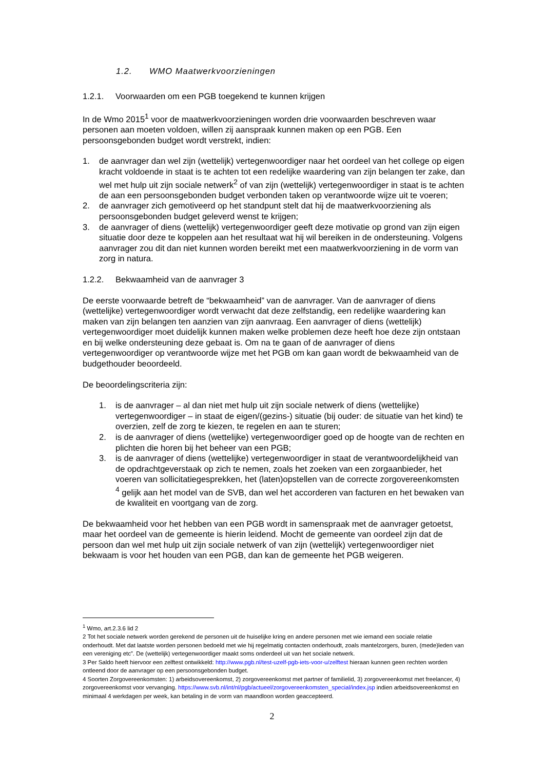1.2. WMO Maatwerkvoorzieningen
1.2.1. Voorwaarden om een PGB toegekend te kunnen krijgen
In de Wmo 2015<sup>1</sup> voor de maatwerkvoorzieningen worden drie voorwaarden beschreven waar personen aan moeten voldoen, willen zij aanspraak kunnen maken op een PGB. Een persoonsgebonden budget wordt verstrekt, indien:
1. de aanvrager dan wel zijn (wettelijk) vertegenwoordiger naar het oordeel van het college op eigen kracht voldoende in staat is te achten tot een redelijke waardering van zijn belangen ter zake, dan wel met hulp uit zijn sociale netwerk<sup>2</sup> of van zijn (wettelijk) vertegenwoordiger in staat is te achten de aan een persoonsgebonden budget verbonden taken op verantwoorde wijze uit te voeren;
2. de aanvrager zich gemotiveerd op het standpunt stelt dat hij de maatwerkvoorziening als persoonsgebonden budget geleverd wenst te krijgen;
3. de aanvrager of diens (wettelijk) vertegenwoordiger geeft deze motivatie op grond van zijn eigen situatie door deze te koppelen aan het resultaat wat hij wil bereiken in de ondersteuning. Volgens aanvrager zou dit dan niet kunnen worden bereikt met een maatwerkvoorziening in de vorm van zorg in natura.
1.2.2. Bekwaamheid van de aanvrager 3
De eerste voorwaarde betreft de “bekwaamheid” van de aanvrager. Van de aanvrager of diens (wettelijke) vertegenwoordiger wordt verwacht dat deze zelfstandig, een redelijke waardering kan maken van zijn belangen ten aanzien van zijn aanvraag. Een aanvrager of diens (wettelijk) vertegenwoordiger moet duidelijk kunnen maken welke problemen deze heeft hoe deze zijn ontstaan en bij welke ondersteuning deze gebaat is. Om na te gaan of de aanvrager of diens vertegenwoordiger op verantwoorde wijze met het PGB om kan gaan wordt de bekwaamheid van de budgethouder beoordeeld.
De beoordelingscriteria zijn:
1. is de aanvrager – al dan niet met hulp uit zijn sociale netwerk of diens (wettelijke) vertegenwoordiger – in staat de eigen/(gezins-) situatie (bij ouder: de situatie van het kind) te overzien, zelf de zorg te kiezen, te regelen en aan te sturen;
2. is de aanvrager of diens (wettelijke) vertegenwoordiger goed op de hoogte van de rechten en plichten die horen bij het beheer van een PGB;
3. is de aanvrager of diens (wettelijke) vertegenwoordiger in staat de verantwoordelijkheid van de opdrachtgeverstaak op zich te nemen, zoals het zoeken van een zorgaanbieder, het voeren van sollicitatiegesprekken, het (laten)opstellen van de correcte zorgovereenkomsten <sup>4</sup> gelijk aan het model van de SVB, dan wel het accorderen van facturen en het bewaken van de kwaliteit en voortgang van de zorg.
De bekwaamheid voor het hebben van een PGB wordt in samenspraak met de aanvrager getoetst, maar het oordeel van de gemeente is hierin leidend. Mocht de gemeente van oordeel zijn dat de persoon dan wel met hulp uit zijn sociale netwerk of van zijn (wettelijk) vertegenwoordiger niet bekwaam is voor het houden van een PGB, dan kan de gemeente het PGB weigeren.
<sup>1</sup> Wmo, art.2.3.6 lid 2
2 Tot het sociale netwerk worden gerekend de personen uit de huiselijke kring en andere personen met wie iemand een sociale relatie onderhoudt. Met dat laatste worden personen bedoeld met wie hij regelmatig contacten onderhoudt, zoals mantelzorgers, buren, (mede)leden van een vereniging etc”. De (wettelijk) vertegenwoordiger maakt soms onderdeel uit van het sociale netwerk.
3 Per Saldo heeft hiervoor een zelftest ontwikkeld: http://www.pgb.nl/test-uzelf-pgb-iets-voor-u/zelftest hieraan kunnen geen rechten worden ontleend door de aanvrager op een persoonsgebonden budget.
4 Soorten Zorgovereenkomsten: 1) arbeidsovereenkomst, 2) zorgovereenkomst met partner of familielid, 3) zorgovereenkomst met freelancer, 4) zorgovereenkomst voor vervanging. https://www.svb.nl/int/nl/pgb/actueel/zorgovereenkomsten_special/index.jsp indien arbeidsovereenkomst en minimaal 4 werkdagen per week, kan betaling in de vorm van maandloon worden geaccepteerd.
2